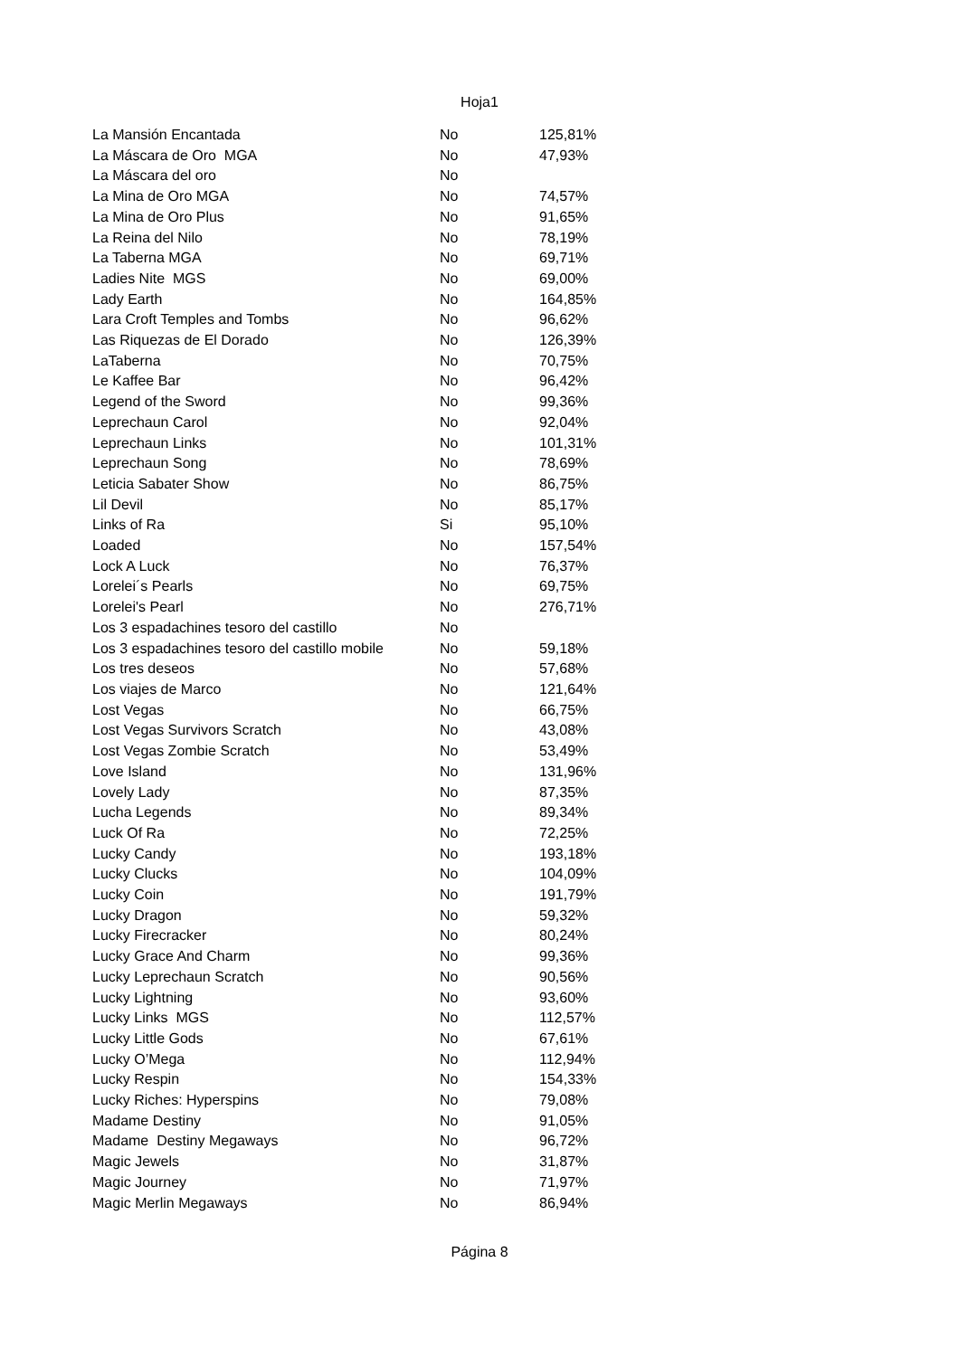Hoja1
| La Mansión Encantada | No | 125,81% |
| La Máscara de Oro MGA | No | 47,93% |
| La Máscara del oro | No | |
| La Mina de Oro MGA | No | 74,57% |
| La Mina de Oro Plus | No | 91,65% |
| La Reina del Nilo | No | 78,19% |
| La Taberna MGA | No | 69,71% |
| Ladies Nite MGS | No | 69,00% |
| Lady Earth | No | 164,85% |
| Lara Croft Temples and Tombs | No | 96,62% |
| Las Riquezas de El Dorado | No | 126,39% |
| LaTaberna | No | 70,75% |
| Le Kaffee Bar | No | 96,42% |
| Legend of the Sword | No | 99,36% |
| Leprechaun Carol | No | 92,04% |
| Leprechaun Links | No | 101,31% |
| Leprechaun Song | No | 78,69% |
| Leticia Sabater Show | No | 86,75% |
| Lil Devil | No | 85,17% |
| Links of Ra | Si | 95,10% |
| Loaded | No | 157,54% |
| Lock A Luck | No | 76,37% |
| Lorelei´s Pearls | No | 69,75% |
| Lorelei's Pearl | No | 276,71% |
| Los 3 espadachines tesoro del castillo | No | |
| Los 3 espadachines tesoro del castillo mobile | No | 59,18% |
| Los tres deseos | No | 57,68% |
| Los viajes de Marco | No | 121,64% |
| Lost Vegas | No | 66,75% |
| Lost Vegas Survivors Scratch | No | 43,08% |
| Lost Vegas Zombie Scratch | No | 53,49% |
| Love Island | No | 131,96% |
| Lovely Lady | No | 87,35% |
| Lucha Legends | No | 89,34% |
| Luck Of Ra | No | 72,25% |
| Lucky Candy | No | 193,18% |
| Lucky Clucks | No | 104,09% |
| Lucky Coin | No | 191,79% |
| Lucky Dragon | No | 59,32% |
| Lucky Firecracker | No | 80,24% |
| Lucky Grace And Charm | No | 99,36% |
| Lucky Leprechaun Scratch | No | 90,56% |
| Lucky Lightning | No | 93,60% |
| Lucky Links MGS | No | 112,57% |
| Lucky Little Gods | No | 67,61% |
| Lucky O’Mega | No | 112,94% |
| Lucky Respin | No | 154,33% |
| Lucky Riches: Hyperspins | No | 79,08% |
| Madame Destiny | No | 91,05% |
| Madame Destiny Megaways | No | 96,72% |
| Magic Jewels | No | 31,87% |
| Magic Journey | No | 71,97% |
| Magic Merlin Megaways | No | 86,94% |
Página 8